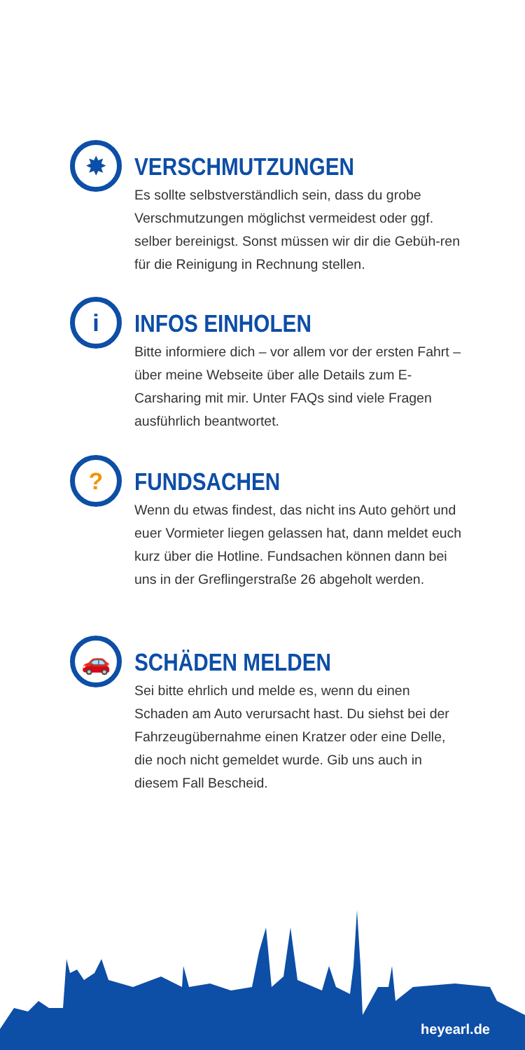✸
VERSCHMUTZUNGEN
Es sollte selbstverständlich sein, dass du grobe Verschmutzungen möglichst vermeidest oder ggf. selber bereinigst. Sonst müssen wir dir die Gebüh-ren für die Reinigung in Rechnung stellen.
i
INFOS EINHOLEN
Bitte informiere dich – vor allem vor der ersten Fahrt – über meine Webseite über alle Details zum E-Carsharing mit mir. Unter FAQs sind viele Fragen ausführlich beantwortet.
?
FUNDSACHEN
Wenn du etwas findest, das nicht ins Auto gehört und euer Vormieter liegen gelassen hat, dann meldet euch kurz über die Hotline. Fundsachen können dann bei uns in der Greflingerstraße 26 abgeholt werden.
🚗
SCHÄDEN MELDEN
Sei bitte ehrlich und melde es, wenn du einen Schaden am Auto verursacht hast. Du siehst bei der Fahrzeugübernahme einen Kratzer oder eine Delle, die noch nicht gemeldet wurde. Gib uns auch in diesem Fall Bescheid.
heyearl.de